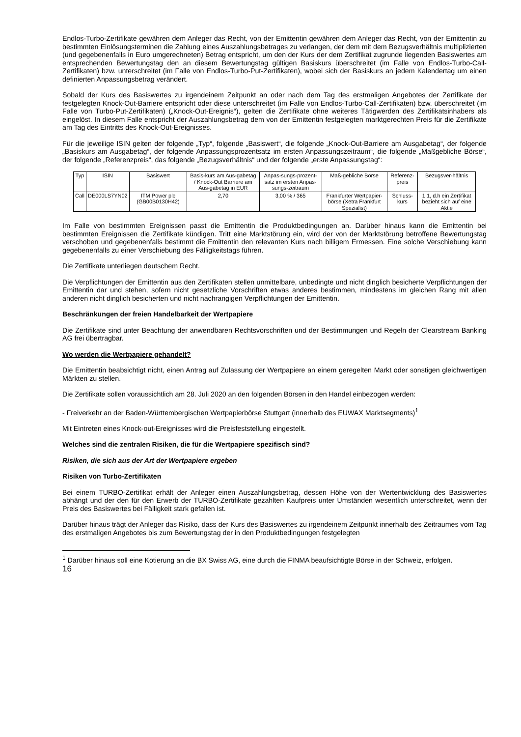Endlos-Turbo-Zertifikate gewähren dem Anleger das Recht, von der Emittentin gewähren dem Anleger das Recht, von der Emittentin zu bestimmten Einlösungsterminen die Zahlung eines Auszahlungsbetrages zu verlangen, der dem mit dem Bezugsverhältnis multiplizierten (und gegebenenfalls in Euro umgerechneten) Betrag entspricht, um den der Kurs der dem Zertifikat zugrunde liegenden Basiswertes am entsprechenden Bewertungstag den an diesem Bewertungstag gültigen Basiskurs überschreitet (im Falle von Endlos-Turbo-Call-Zertifikaten) bzw. unterschreitet (im Falle von Endlos-Turbo-Put-Zertifikaten), wobei sich der Basiskurs an jedem Kalendertag um einen definierten Anpassungsbetrag verändert.
Sobald der Kurs des Basiswertes zu irgendeinem Zeitpunkt an oder nach dem Tag des erstmaligen Angebotes der Zertifikate der festgelegten Knock-Out-Barriere entspricht oder diese unterschreitet (im Falle von Endlos-Turbo-Call-Zertifikaten) bzw. überschreitet (im Falle von Turbo-Put-Zertifikaten) („Knock-Out-Ereignis“), gelten die Zertifikate ohne weiteres Tätigwerden des Zertifikatsinhabers als eingelöst. In diesem Falle entspricht der Auszahlungsbetrag dem von der Emittentin festgelegten marktgerechten Preis für die Zertifikate am Tag des Eintritts des Knock-Out-Ereignisses.
Für die jeweilige ISIN gelten der folgende „Typ“, folgende „Basiswert“, die folgende „Knock-Out-Barriere am Ausgabetag“, der folgende „Basiskurs am Ausgabetag“, der folgende Anpassungsprozentsatz im ersten Anpassungszeitraum“, die folgende „Maßgebliche Börse“, der folgende „Referenzpreis“, das folgende „Bezugsverhältnis“ und der folgende „erste Anpassungstag“:
| Typ | ISIN | Basiswert | Basis-kurs am Aus-gabetag / Knock-Out Barriere am Aus-gabetag in EUR | Anpas-sungs-prozent-satz im ersten Anpas-sungs-zeitraum | Maß-gebliche Börse | Referenz-preis | Bezugsver-hältnis |
| --- | --- | --- | --- | --- | --- | --- | --- |
| Call | DE000LS7YN02 | ITM Power plc (GB00B0130H42) | 2,70 | 3,00 % / 365 | Frankfurter Wertpapier-börse (Xetra Frankfurt Spezialist) | Schluss-kurs | 1:1, d.h ein Zertifikat bezieht sich auf eine Aktie |
Im Falle von bestimmten Ereignissen passt die Emittentin die Produktbedingungen an. Darüber hinaus kann die Emittentin bei bestimmten Ereignissen die Zertifikate kündigen. Tritt eine Marktstörung ein, wird der von der Marktstörung betroffene Bewertungstag verschoben und gegebenenfalls bestimmt die Emittentin den relevanten Kurs nach billigem Ermessen. Eine solche Verschiebung kann gegebenenfalls zu einer Verschiebung des Fälligkeitstags führen.
Die Zertifikate unterliegen deutschem Recht.
Die Verpflichtungen der Emittentin aus den Zertifikaten stellen unmittelbare, unbedingte und nicht dinglich besicherte Verpflichtungen der Emittentin dar und stehen, sofern nicht gesetzliche Vorschriften etwas anderes bestimmen, mindestens im gleichen Rang mit allen anderen nicht dinglich besicherten und nicht nachrangigen Verpflichtungen der Emittentin.
Beschränkungen der freien Handelbarkeit der Wertpapiere
Die Zertifikate sind unter Beachtung der anwendbaren Rechtsvorschriften und der Bestimmungen und Regeln der Clearstream Banking AG frei übertragbar.
Wo werden die Wertpapiere gehandelt?
Die Emittentin beabsichtigt nicht, einen Antrag auf Zulassung der Wertpapiere an einem geregelten Markt oder sonstigen gleichwertigen Märkten zu stellen.
Die Zertifikate sollen voraussichtlich am 28. Juli 2020 an den folgenden Börsen in den Handel einbezogen werden:
- Freiverkehr an der Baden-Württembergischen Wertpapierbörse Stuttgart (innerhalb des EUWAX Marktsegments)<sup>1</sup>
Mit Eintreten eines Knock-out-Ereignisses wird die Preisfeststellung eingestellt.
Welches sind die zentralen Risiken, die für die Wertpapiere spezifisch sind?
Risiken, die sich aus der Art der Wertpapiere ergeben
Risiken von Turbo-Zertifikaten
Bei einem TURBO-Zertifikat erhält der Anleger einen Auszahlungsbetrag, dessen Höhe von der Wertentwicklung des Basiswertes abhängt und der den für den Erwerb der TURBO-Zertifikate gezahlten Kaufpreis unter Umständen wesentlich unterschreitet, wenn der Preis des Basiswertes bei Fälligkeit stark gefallen ist.
Darüber hinaus trägt der Anleger das Risiko, dass der Kurs des Basiswertes zu irgendeinem Zeitpunkt innerhalb des Zeitraumes vom Tag des erstmaligen Angebotes bis zum Bewertungstag der in den Produktbedingungen festgelegten
<sup>1</sup> Darüber hinaus soll eine Kotierung an die BX Swiss AG, eine durch die FINMA beaufsichtigte Börse in der Schweiz, erfolgen.
16